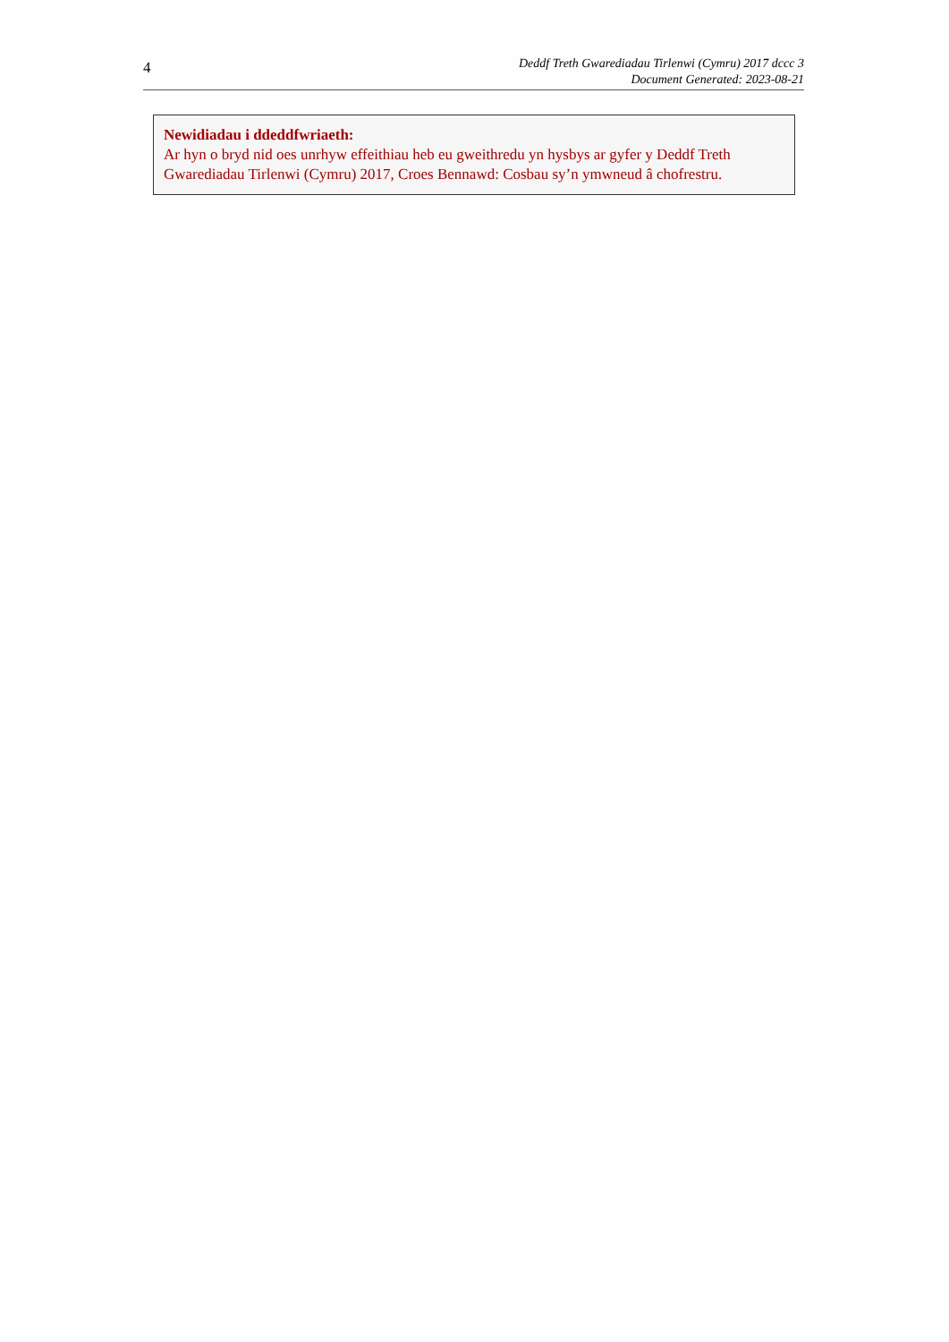4
Deddf Treth Gwarediadau Tirlenwi (Cymru) 2017 dccc 3
Document Generated: 2023-08-21
Newidiadau i ddeddfwriaeth:
Ar hyn o bryd nid oes unrhyw effeithiau heb eu gweithredu yn hysbys ar gyfer y Deddf Treth Gwarediadau Tirlenwi (Cymru) 2017, Croes Bennawd: Cosbau sy’n ymwneud â chofrestru.